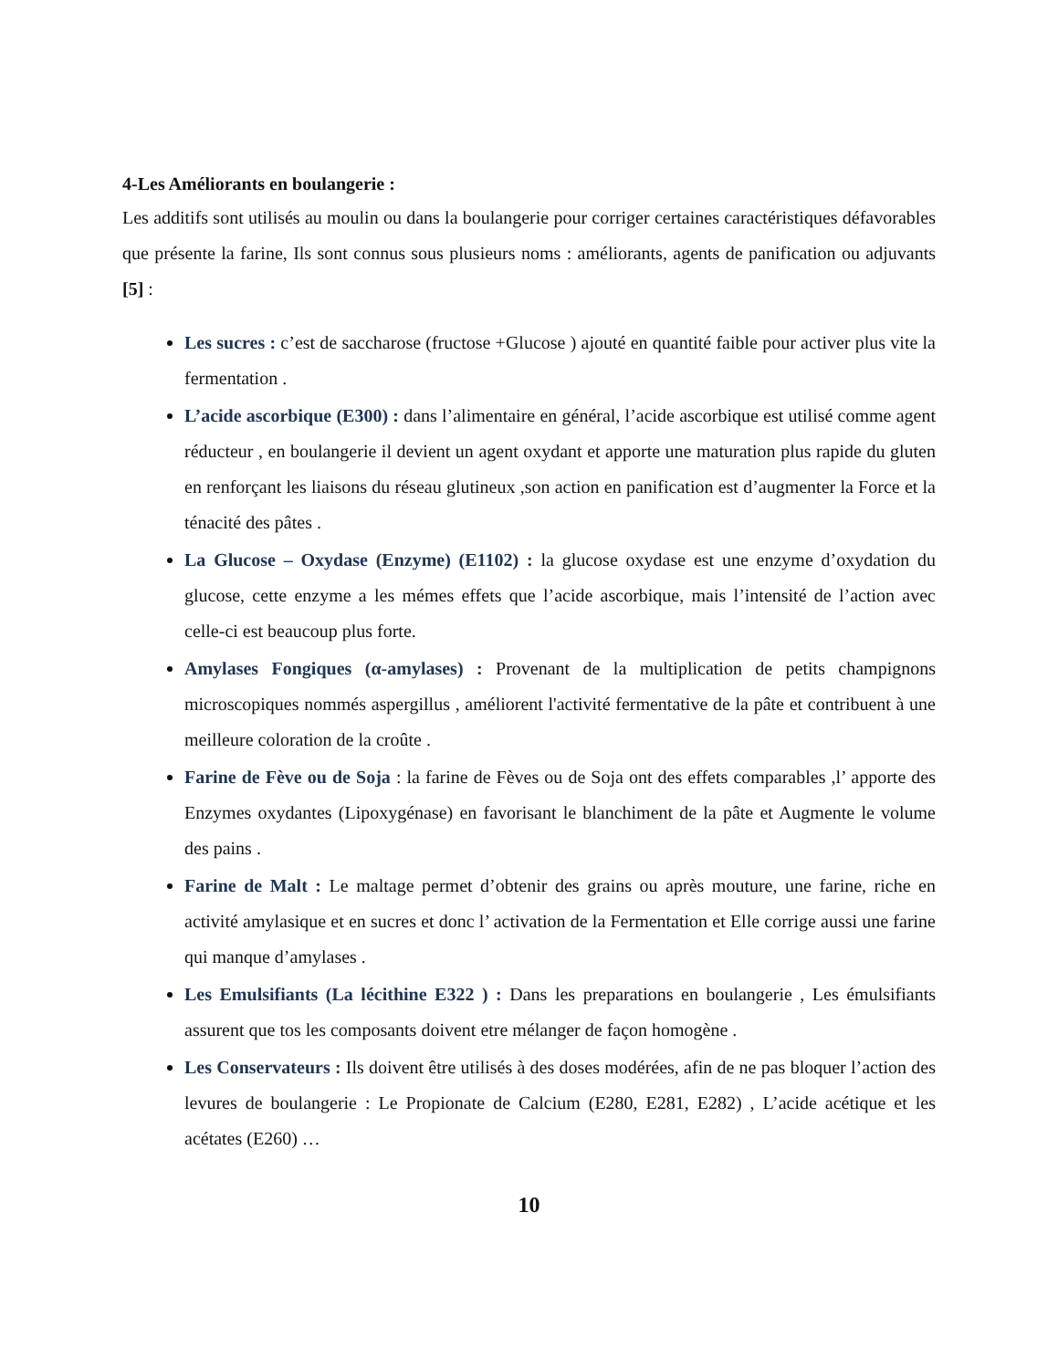4-Les Améliorants en boulangerie :
Les additifs sont utilisés au moulin ou dans la boulangerie pour corriger certaines caractéristiques défavorables que présente la farine, Ils sont connus sous plusieurs noms : améliorants, agents de panification ou adjuvants [5] :
Les sucres : c’est de saccharose (fructose +Glucose ) ajouté en quantité faible pour activer plus vite la fermentation .
L’acide ascorbique (E300) : dans l’alimentaire en général, l’acide ascorbique est utilisé comme agent réducteur , en boulangerie il devient un agent oxydant et apporte une maturation plus rapide du gluten en renforçant les liaisons du réseau glutineux ,son action en panification est d’augmenter la Force et la ténacité des pâtes .
La Glucose – Oxydase (Enzyme) (E1102) : la glucose oxydase est une enzyme d’oxydation du glucose, cette enzyme a les mémes effets que l’acide ascorbique, mais l’intensité de l’action avec celle-ci est beaucoup plus forte.
Amylases Fongiques (α-amylases) : Provenant de la multiplication de petits champignons microscopiques nommés aspergillus , améliorent l'activité fermentative de la pâte et contribuent à une meilleure coloration de la croûte .
Farine de Fève ou de Soja : la farine de Fèves ou de Soja ont des effets comparables ,l’ apporte des Enzymes oxydantes (Lipoxygénase) en favorisant le blanchiment de la pâte et Augmente le volume des pains .
Farine de Malt : Le maltage permet d’obtenir des grains ou après mouture, une farine, riche en activité amylasique et en sucres et donc l’ activation de la Fermentation et Elle corrige aussi une farine qui manque d’amylases .
Les Emulsifiants (La lécithine E322 ) : Dans les preparations en boulangerie , Les émulsifiants assurent que tos les composants doivent etre mélanger de façon homogène .
Les Conservateurs : Ils doivent être utilisés à des doses modérées, afin de ne pas bloquer l’action des levures de boulangerie : Le Propionate de Calcium (E280, E281, E282) , L’acide acétique et les acétates (E260) …
10